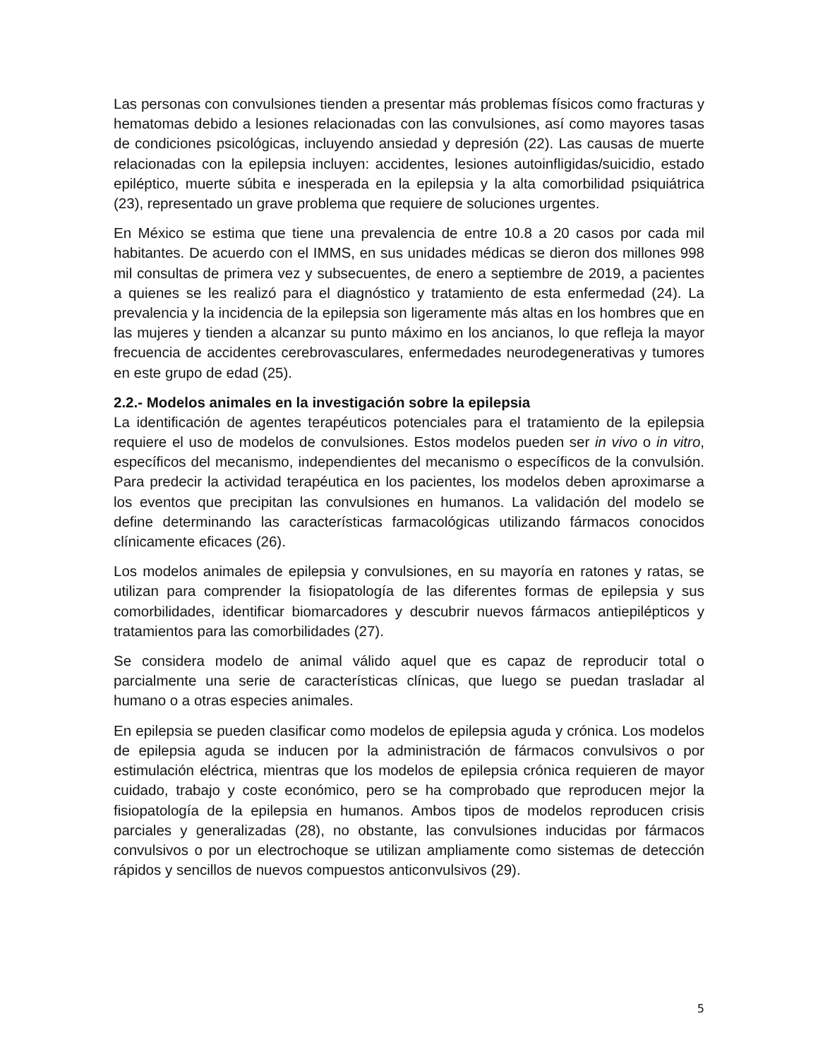Las personas con convulsiones tienden a presentar más problemas físicos como fracturas y hematomas debido a lesiones relacionadas con las convulsiones, así como mayores tasas de condiciones psicológicas, incluyendo ansiedad y depresión (22). Las causas de muerte relacionadas con la epilepsia incluyen: accidentes, lesiones autoinfligidas/suicidio, estado epiléptico, muerte súbita e inesperada en la epilepsia y la alta comorbilidad psiquiátrica (23), representado un grave problema que requiere de soluciones urgentes.
En México se estima que tiene una prevalencia de entre 10.8 a 20 casos por cada mil habitantes. De acuerdo con el IMMS, en sus unidades médicas se dieron dos millones 998 mil consultas de primera vez y subsecuentes, de enero a septiembre de 2019, a pacientes a quienes se les realizó para el diagnóstico y tratamiento de esta enfermedad (24). La prevalencia y la incidencia de la epilepsia son ligeramente más altas en los hombres que en las mujeres y tienden a alcanzar su punto máximo en los ancianos, lo que refleja la mayor frecuencia de accidentes cerebrovasculares, enfermedades neurodegenerativas y tumores en este grupo de edad (25).
2.2.- Modelos animales en la investigación sobre la epilepsia
La identificación de agentes terapéuticos potenciales para el tratamiento de la epilepsia requiere el uso de modelos de convulsiones. Estos modelos pueden ser in vivo o in vitro, específicos del mecanismo, independientes del mecanismo o específicos de la convulsión. Para predecir la actividad terapéutica en los pacientes, los modelos deben aproximarse a los eventos que precipitan las convulsiones en humanos. La validación del modelo se define determinando las características farmacológicas utilizando fármacos conocidos clínicamente eficaces (26).
Los modelos animales de epilepsia y convulsiones, en su mayoría en ratones y ratas, se utilizan para comprender la fisiopatología de las diferentes formas de epilepsia y sus comorbilidades, identificar biomarcadores y descubrir nuevos fármacos antiepilépticos y tratamientos para las comorbilidades (27).
Se considera modelo de animal válido aquel que es capaz de reproducir total o parcialmente una serie de características clínicas, que luego se puedan trasladar al humano o a otras especies animales.
En epilepsia se pueden clasificar como modelos de epilepsia aguda y crónica. Los modelos de epilepsia aguda se inducen por la administración de fármacos convulsivos o por estimulación eléctrica, mientras que los modelos de epilepsia crónica requieren de mayor cuidado, trabajo y coste económico, pero se ha comprobado que reproducen mejor la fisiopatología de la epilepsia en humanos. Ambos tipos de modelos reproducen crisis parciales y generalizadas (28), no obstante, las convulsiones inducidas por fármacos convulsivos o por un electrochoque se utilizan ampliamente como sistemas de detección rápidos y sencillos de nuevos compuestos anticonvulsivos (29).
5